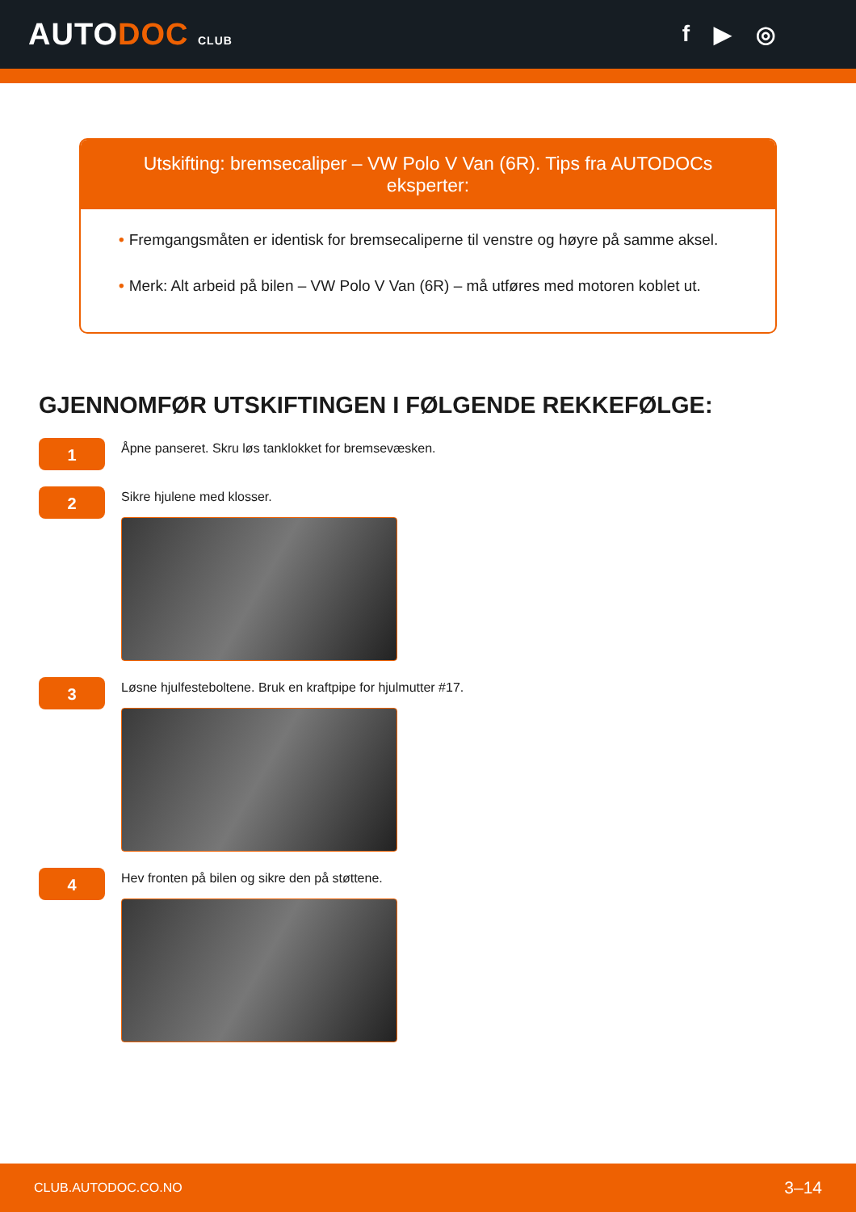AUTODOC CLUB
f ▶ ◎
Utskifting: bremsecaliper – VW Polo V Van (6R). Tips fra AUTODOCs eksperter:
• Fremgangsmåten er identisk for bremsecaliperne til venstre og høyre på samme aksel.
• Merk: Alt arbeid på bilen – VW Polo V Van (6R) – må utføres med motoren koblet ut.
GJENNOMFØR UTSKIFTINGEN I FØLGENDE REKKEFØLGE:
1
Åpne panseret. Skru løs tanklokket for bremsevæsken.
2
Sikre hjulene med klosser.
3
Løsne hjulfesteboltene. Bruk en kraftpipe for hjulmutter #17.
4
Hev fronten på bilen og sikre den på støttene.
CLUB.AUTODOC.CO.NO 3–14